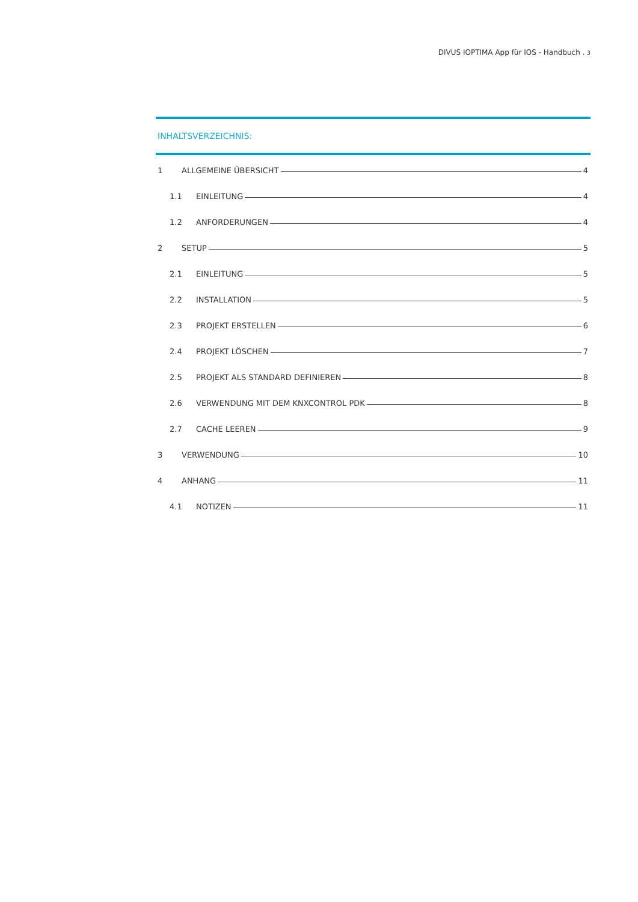DIVUS IOPTIMA App für IOS - Handbuch . 3
INHALTSVERZEICHNIS:
1 ALLGEMEINE ÜBERSICHT 4
1.1 EINLEITUNG 4
1.2 ANFORDERUNGEN 4
2 SETUP 5
2.1 EINLEITUNG 5
2.2 INSTALLATION 5
2.3 PROJEKT ERSTELLEN 6
2.4 PROJEKT LÖSCHEN 7
2.5 PROJEKT ALS STANDARD DEFINIEREN 8
2.6 VERWENDUNG MIT DEM KNXCONTROL PDK 8
2.7 CACHE LEEREN 9
3 VERWENDUNG 10
4 ANHANG 11
4.1 NOTIZEN 11